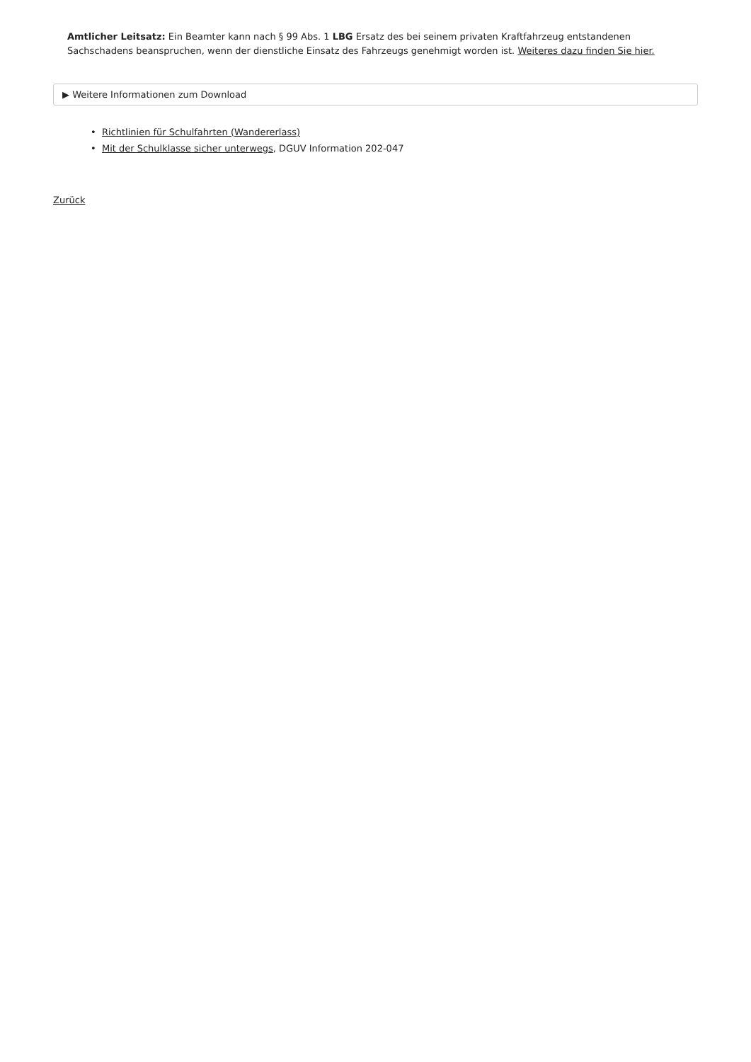Amtlicher Leitsatz: Ein Beamter kann nach § 99 Abs. 1 LBG Ersatz des bei seinem privaten Kraftfahrzeug entstandenen Sachschadens beanspruchen, wenn der dienstliche Einsatz des Fahrzeugs genehmigt worden ist. Weiteres dazu finden Sie hier.
▶ Weitere Informationen zum Download
• Richtlinien für Schulfahrten (Wandererlass)
• Mit der Schulklasse sicher unterwegs, DGUV Information 202-047
Zurück